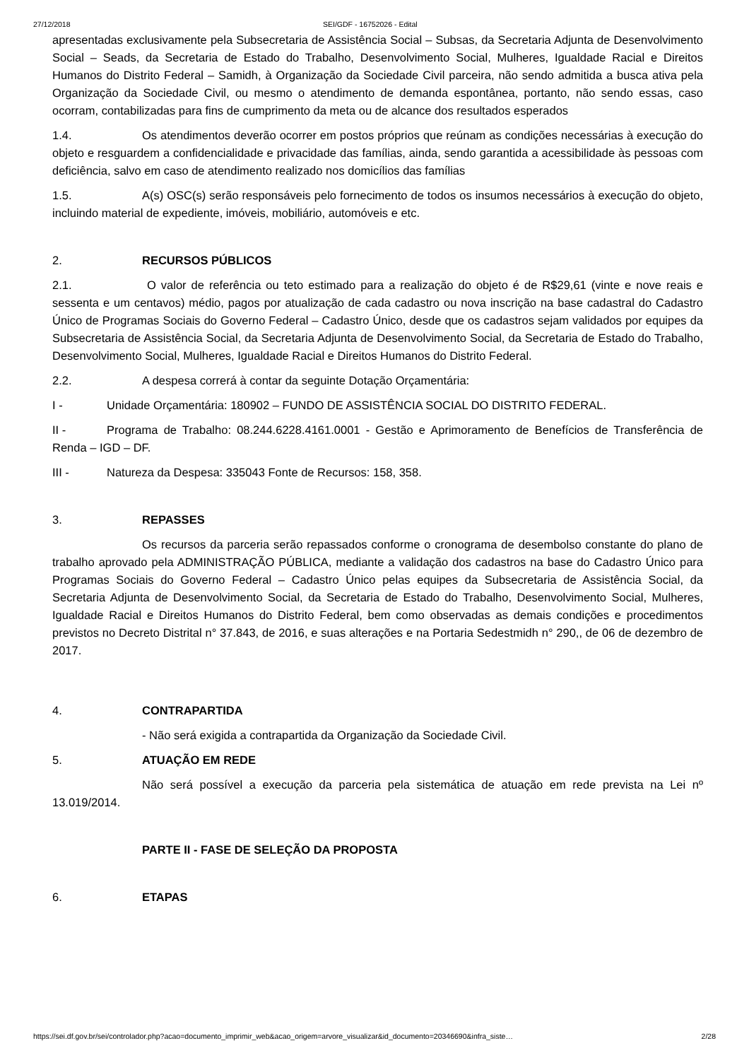27/12/2018 SEI/GDF - 16752026 - Edital
apresentadas exclusivamente pela Subsecretaria de Assistência Social – Subsas, da Secretaria Adjunta de Desenvolvimento Social – Seads, da Secretaria de Estado do Trabalho, Desenvolvimento Social, Mulheres, Igualdade Racial e Direitos Humanos do Distrito Federal – Samidh, à Organização da Sociedade Civil parceira, não sendo admitida a busca ativa pela Organização da Sociedade Civil, ou mesmo o atendimento de demanda espontânea, portanto, não sendo essas, caso ocorram, contabilizadas para fins de cumprimento da meta ou de alcance dos resultados esperados
1.4. Os atendimentos deverão ocorrer em postos próprios que reúnam as condições necessárias à execução do objeto e resguardem a confidencialidade e privacidade das famílias, ainda, sendo garantida a acessibilidade às pessoas com deficiência, salvo em caso de atendimento realizado nos domicílios das famílias
1.5. A(s) OSC(s) serão responsáveis pelo fornecimento de todos os insumos necessários à execução do objeto, incluindo material de expediente, imóveis, mobiliário, automóveis e etc.
2. RECURSOS PÚBLICOS
2.1. O valor de referência ou teto estimado para a realização do objeto é de R$29,61 (vinte e nove reais e sessenta e um centavos) médio, pagos por atualização de cada cadastro ou nova inscrição na base cadastral do Cadastro Único de Programas Sociais do Governo Federal – Cadastro Único, desde que os cadastros sejam validados por equipes da Subsecretaria de Assistência Social, da Secretaria Adjunta de Desenvolvimento Social, da Secretaria de Estado do Trabalho, Desenvolvimento Social, Mulheres, Igualdade Racial e Direitos Humanos do Distrito Federal.
2.2. A despesa correrá à contar da seguinte Dotação Orçamentária:
I - Unidade Orçamentária: 180902 – FUNDO DE ASSISTÊNCIA SOCIAL DO DISTRITO FEDERAL.
II - Programa de Trabalho: 08.244.6228.4161.0001 - Gestão e Aprimoramento de Benefícios de Transferência de Renda – IGD – DF.
III - Natureza da Despesa: 335043 Fonte de Recursos: 158, 358.
3. REPASSES
Os recursos da parceria serão repassados conforme o cronograma de desembolso constante do plano de trabalho aprovado pela ADMINISTRAÇÃO PÚBLICA, mediante a validação dos cadastros na base do Cadastro Único para Programas Sociais do Governo Federal – Cadastro Único pelas equipes da Subsecretaria de Assistência Social, da Secretaria Adjunta de Desenvolvimento Social, da Secretaria de Estado do Trabalho, Desenvolvimento Social, Mulheres, Igualdade Racial e Direitos Humanos do Distrito Federal, bem como observadas as demais condições e procedimentos previstos no Decreto Distrital n° 37.843, de 2016, e suas alterações e na Portaria Sedestmidh n° 290,, de 06 de dezembro de 2017.
4. CONTRAPARTIDA
- Não será exigida a contrapartida da Organização da Sociedade Civil.
5. ATUAÇÃO EM REDE
Não será possível a execução da parceria pela sistemática de atuação em rede prevista na Lei nº 13.019/2014.
PARTE II - FASE DE SELEÇÃO DA PROPOSTA
6. ETAPAS
https://sei.df.gov.br/sei/controlador.php?acao=documento_imprimir_web&acao_origem=arvore_visualizar&id_documento=20346690&infra_siste… 2/28